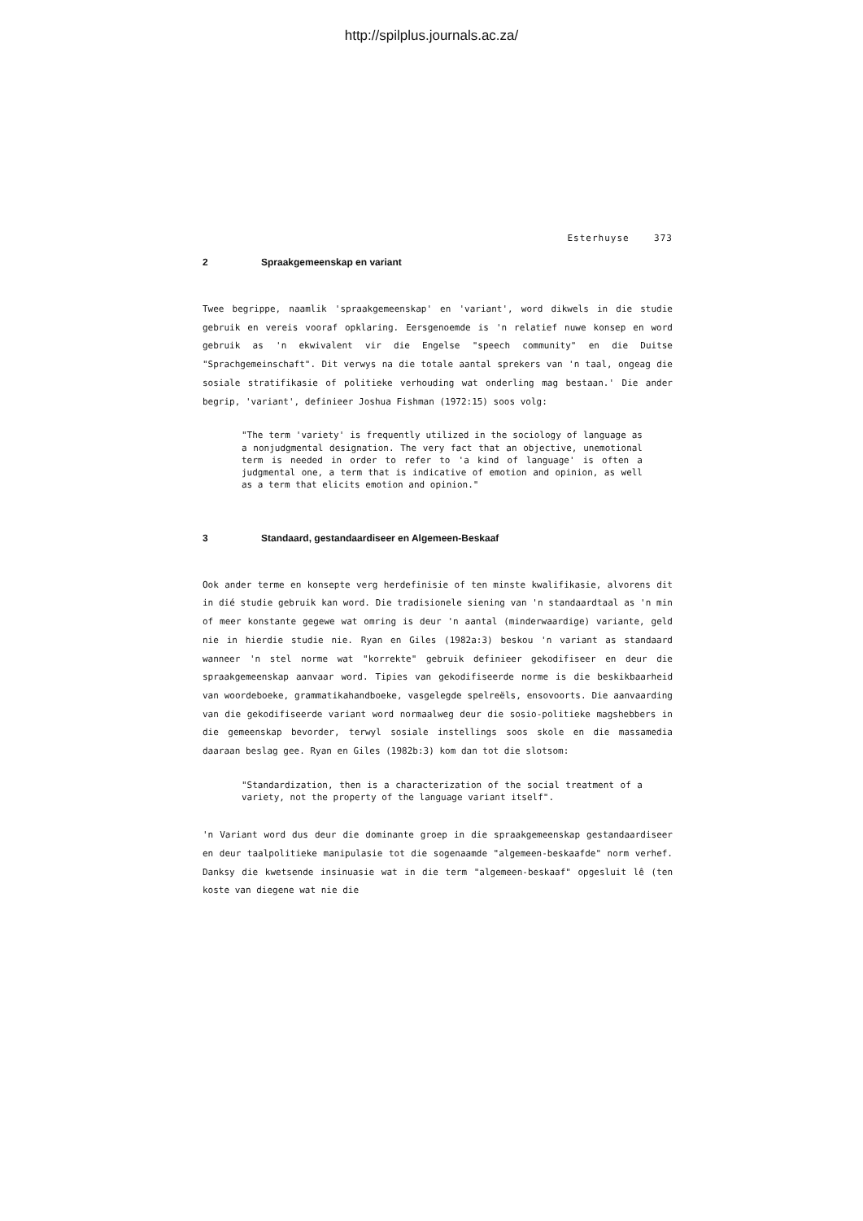http://spilplus.journals.ac.za/
Esterhuyse 373
2 Spraakgemeenskap en variant
Twee begrippe, naamlik 'spraakgemeenskap' en 'variant', word dikwels in die studie gebruik en vereis vooraf opklaring. Eersgenoemde is 'n relatief nuwe konsep en word gebruik as 'n ekwivalent vir die Engelse "speech community" en die Duitse "Sprachgemeinschaft". Dit verwys na die totale aantal sprekers van 'n taal, ongeag die sosiale stratifikasie of politieke verhouding wat onderling mag bestaan.' Die ander begrip, 'variant', definieer Joshua Fishman (1972:15) soos volg:
"The term 'variety' is frequently utilized in the sociology of language as a nonjudgmental designation. The very fact that an objective, unemotional term is needed in order to refer to 'a kind of language' is often a judgmental one, a term that is indicative of emotion and opinion, as well as a term that elicits emotion and opinion."
3 Standaard, gestandaardiseer en Algemeen-Beskaaf
Ook ander terme en konsepte verg herdefinisie of ten minste kwalifikasie, alvorens dit in dié studie gebruik kan word. Die tradisionele siening van 'n standaardtaal as 'n min of meer konstante gegewe wat omring is deur 'n aantal (minderwaardige) variante, geld nie in hierdie studie nie. Ryan en Giles (1982a:3) beskou 'n variant as standaard wanneer 'n stel norme wat "korrekte" gebruik definieer gekodifiseer en deur die spraakgemeenskap aanvaar word. Tipies van gekodifiseerde norme is die beskikbaarheid van woordeboeke, grammatikahandboeke, vasgelegde spelreëls, ensovoorts. Die aanvaarding van die gekodifiseerde variant word normaalweg deur die sosio-politieke magshebbers in die gemeenskap bevorder, terwyl sosiale instellings soos skole en die massamedia daaraan beslag gee. Ryan en Giles (1982b:3) kom dan tot die slotsom:
"Standardization, then is a characterization of the social treatment of a variety, not the property of the language variant itself".
'n Variant word dus deur die dominante groep in die spraakgemeenskap gestandaardiseer en deur taalpolitieke manipulasie tot die sogenaamde "algemeen-beskaafde" norm verhef. Danksy die kwetsende insinuasie wat in die term "algemeen-beskaaf" opgesluit lê (ten koste van diegene wat nie die